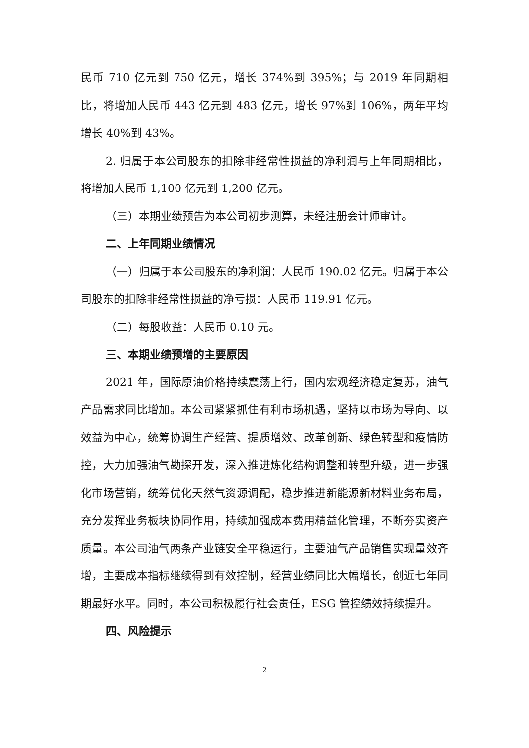民币 710 亿元到 750 亿元，增长 374%到 395%；与 2019 年同期相比，将增加人民币 443 亿元到 483 亿元，增长 97%到 106%，两年平均增长 40%到 43%。
2. 归属于本公司股东的扣除非经常性损益的净利润与上年同期相比，将增加人民币 1,100 亿元到 1,200 亿元。
（三）本期业绩预告为本公司初步测算，未经注册会计师审计。
二、上年同期业绩情况
（一）归属于本公司股东的净利润：人民币 190.02 亿元。归属于本公司股东的扣除非经常性损益的净亏损：人民币 119.91 亿元。
（二）每股收益：人民币 0.10 元。
三、本期业绩预增的主要原因
2021 年，国际原油价格持续震荡上行，国内宏观经济稳定复苏，油气产品需求同比增加。本公司紧紧抓住有利市场机遇，坚持以市场为导向、以效益为中心，统筹协调生产经营、提质增效、改革创新、绿色转型和疫情防控，大力加强油气勘探开发，深入推进炼化结构调整和转型升级，进一步强化市场营销，统筹优化天然气资源调配，稳步推进新能源新材料业务布局，充分发挥业务板块协同作用，持续加强成本费用精益化管理，不断夯实资产质量。本公司油气两条产业链安全平稳运行，主要油气产品销售实现量效齐增，主要成本指标继续得到有效控制，经营业绩同比大幅增长，创近七年同期最好水平。同时，本公司积极履行社会责任，ESG 管控绩效持续提升。
四、风险提示
2